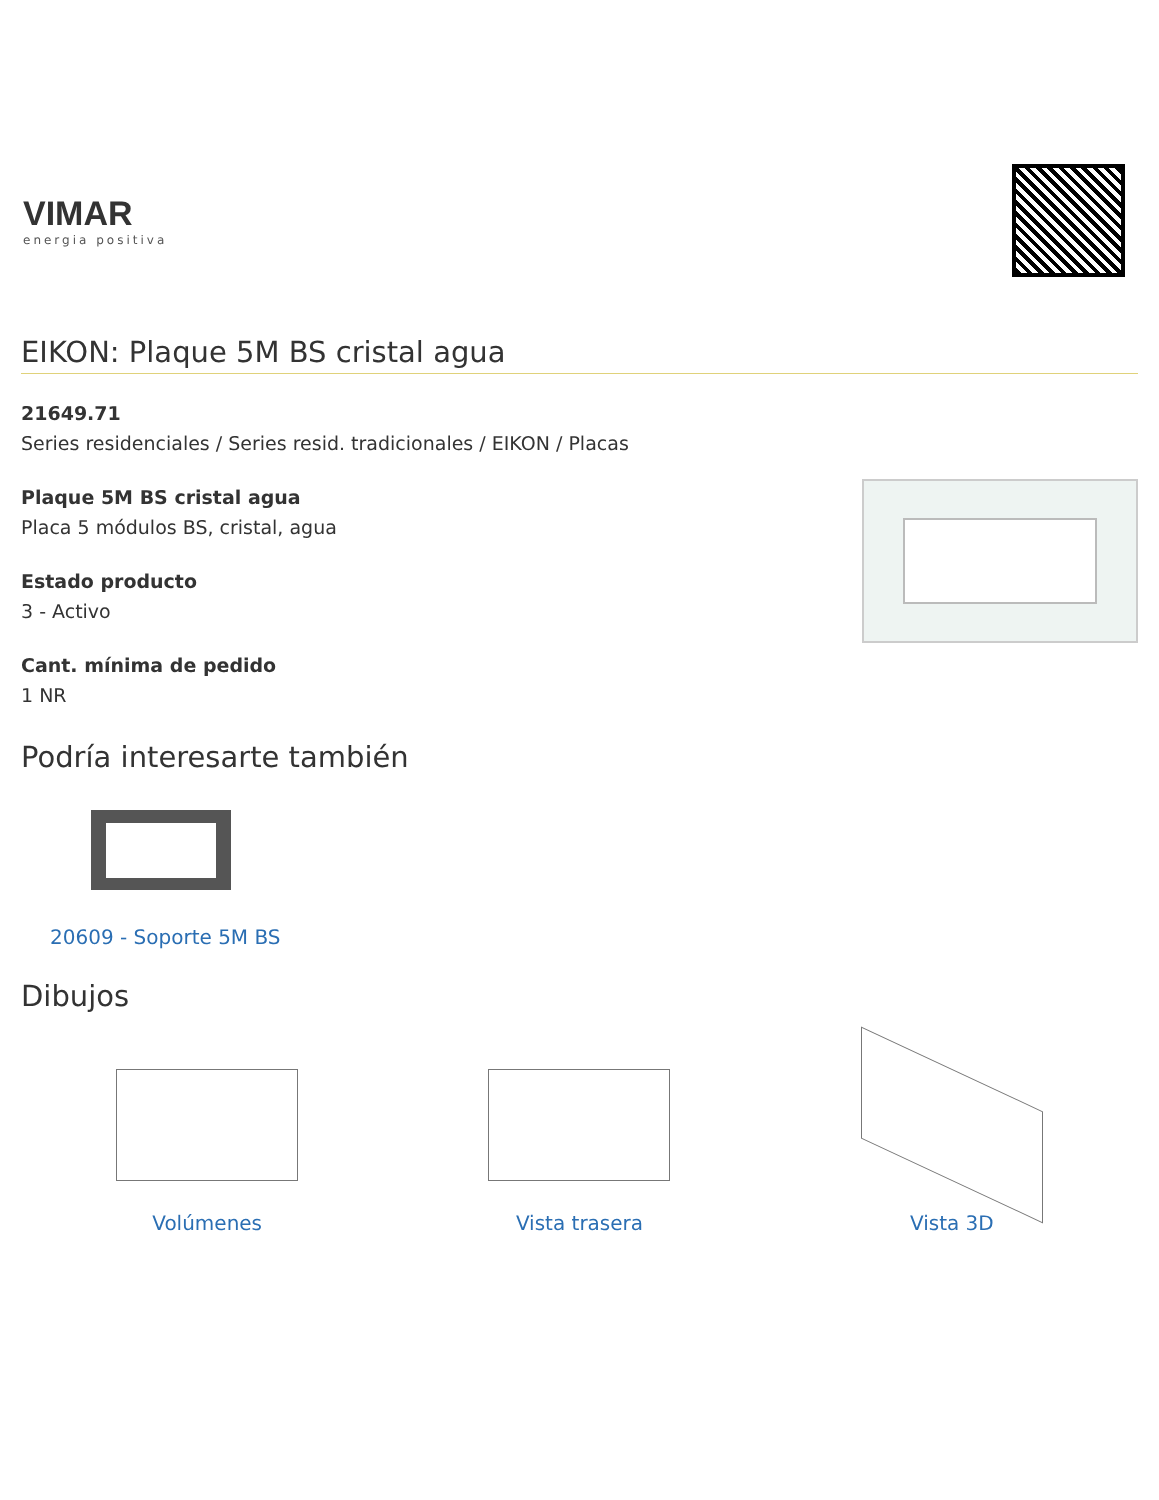VIMAR
energia positiva
EIKON: Plaque 5M BS cristal agua
21649.71
Series residenciales / Series resid. tradicionales / EIKON / Placas
Plaque 5M BS cristal agua
Placa 5 módulos BS, cristal, agua
Estado producto
3 - Activo
Cant. mínima de pedido
1 NR
Podría interesarte también
20609 - Soporte 5M BS
Dibujos
Volúmenes Vista trasera Vista 3D